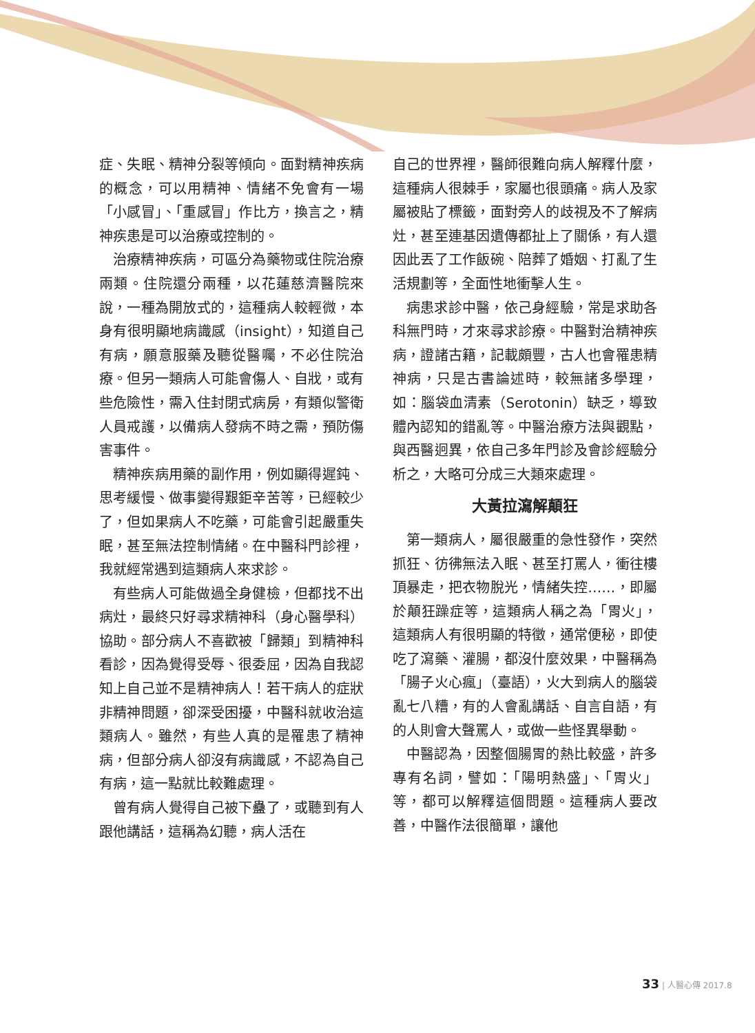症、失眠、精神分裂等傾向。面對精神疾病的概念，可以用精神、情緒不免會有一場「小感冒」、「重感冒」作比方，換言之，精神疾患是可以治療或控制的。
治療精神疾病，可區分為藥物或住院治療兩類。住院還分兩種，以花蓮慈濟醫院來說，一種為開放式的，這種病人較輕微，本身有很明顯地病識感（insight），知道自己有病，願意服藥及聽從醫囑，不必住院治療。但另一類病人可能會傷人、自戕，或有些危險性，需入住封閉式病房，有類似警衛人員戒護，以備病人發病不時之需，預防傷害事件。
精神疾病用藥的副作用，例如顯得遲鈍、思考緩慢、做事變得艱鉅辛苦等，已經較少了，但如果病人不吃藥，可能會引起嚴重失眠，甚至無法控制情緒。在中醫科門診裡，我就經常遇到這類病人來求診。
有些病人可能做過全身健檢，但都找不出病灶，最終只好尋求精神科（身心醫學科）協助。部分病人不喜歡被「歸類」到精神科看診，因為覺得受辱、很委屈，因為自我認知上自己並不是精神病人！若干病人的症狀非精神問題，卻深受困擾，中醫科就收治這類病人。雖然，有些人真的是罹患了精神病，但部分病人卻沒有病識感，不認為自己有病，這一點就比較難處理。
曾有病人覺得自己被下蠱了，或聽到有人跟他講話，這稱為幻聽，病人活在
自己的世界裡，醫師很難向病人解釋什麼，這種病人很棘手，家屬也很頭痛。病人及家屬被貼了標籤，面對旁人的歧視及不了解病灶，甚至連基因遺傳都扯上了關係，有人還因此丟了工作飯碗、陪葬了婚姻、打亂了生活規劃等，全面性地衝擊人生。
病患求診中醫，依己身經驗，常是求助各科無門時，才來尋求診療。中醫對治精神疾病，證諸古籍，記載頗豐，古人也會罹患精神病，只是古書論述時，較無諸多學理，如：腦袋血清素（Serotonin）缺乏，導致體內認知的錯亂等。中醫治療方法與觀點，與西醫迥異，依自己多年門診及會診經驗分析之，大略可分成三大類來處理。
大黃拉瀉解顛狂
第一類病人，屬很嚴重的急性發作，突然抓狂、彷彿無法入眠、甚至打罵人，衝往樓頂暴走，把衣物脫光，情緒失控……，即屬於顛狂躁症等，這類病人稱之為「胃火」，這類病人有很明顯的特徵，通常便秘，即使吃了瀉藥、灌腸，都沒什麼效果，中醫稱為「腸子火心瘋」（臺語），火大到病人的腦袋亂七八糟，有的人會亂講話、自言自語，有的人則會大聲罵人，或做一些怪異舉動。
中醫認為，因整個腸胃的熱比較盛，許多專有名詞，譬如：「陽明熱盛」、「胃火」等，都可以解釋這個問題。這種病人要改善，中醫作法很簡單，讓他
33 | 人醫心傳 2017.8